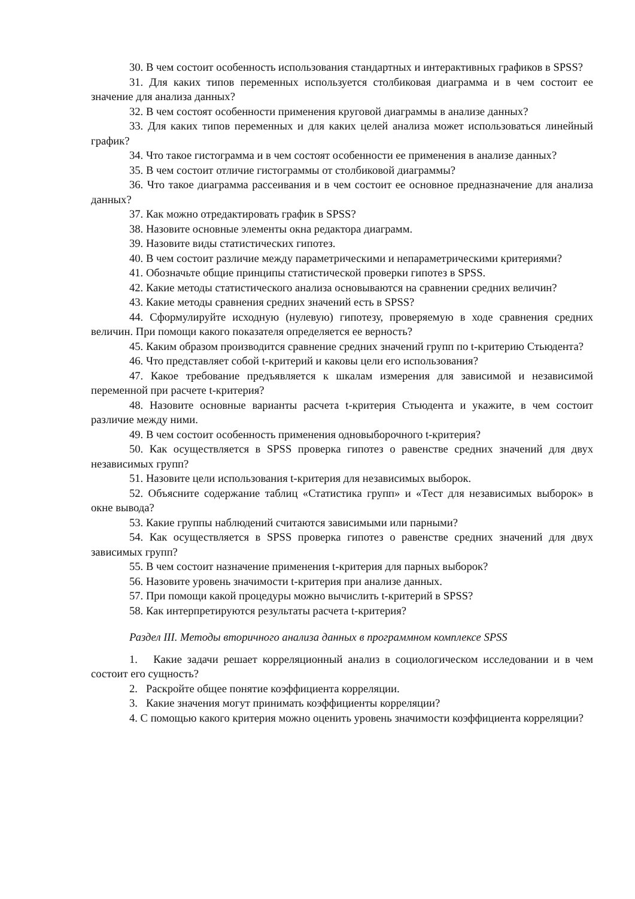30. В чем состоит особенность использования стандартных и интерактивных графиков в SPSS?
31. Для каких типов переменных используется столбиковая диаграмма и в чем состоит ее значение для анализа данных?
32. В чем состоят особенности применения круговой диаграммы в анализе данных?
33. Для каких типов переменных и для каких целей анализа может использоваться линейный график?
34. Что такое гистограмма и в чем состоят особенности ее применения в анализе данных?
35. В чем состоит отличие гистограммы от столбиковой диаграммы?
36. Что такое диаграмма рассеивания и в чем состоит ее основное предназначение для анализа данных?
37. Как можно отредактировать график в SPSS?
38. Назовите основные элементы окна редактора диаграмм.
39. Назовите виды статистических гипотез.
40. В чем состоит различие между параметрическими и непараметрическими критериями?
41. Обозначьте общие принципы статистической проверки гипотез в SPSS.
42. Какие методы статистического анализа основываются на сравнении средних величин?
43. Какие методы сравнения средних значений есть в SPSS?
44. Сформулируйте исходную (нулевую) гипотезу, проверяемую в ходе сравнения средних величин. При помощи какого показателя определяется ее верность?
45. Каким образом производится сравнение средних значений групп по t-критерию Стьюдента?
46. Что представляет собой t-критерий и каковы цели его использования?
47. Какое требование предъявляется к шкалам измерения для зависимой и независимой переменной при расчете t-критерия?
48. Назовите основные варианты расчета t-критерия Стьюдента и укажите, в чем состоит различие между ними.
49. В чем состоит особенность применения одновыборочного t-критерия?
50. Как осуществляется в SPSS проверка гипотез о равенстве средних значений для двух независимых групп?
51. Назовите цели использования t-критерия для независимых выборок.
52. Объясните содержание таблиц «Статистика групп» и «Тест для независимых выборок» в окне вывода?
53. Какие группы наблюдений считаются зависимыми или парными?
54. Как осуществляется в SPSS проверка гипотез о равенстве средних значений для двух зависимых групп?
55. В чем состоит назначение применения t-критерия для парных выборок?
56. Назовите уровень значимости t-критерия при анализе данных.
57. При помощи какой процедуры можно вычислить t-критерий в SPSS?
58. Как интерпретируются результаты расчета t-критерия?
Раздел III. Методы вторичного анализа данных в программном комплексе SPSS
1. Какие задачи решает корреляционный анализ в социологическом исследовании и в чем состоит его сущность?
2. Раскройте общее понятие коэффициента корреляции.
3. Какие значения могут принимать коэффициенты корреляции?
4. С помощью какого критерия можно оценить уровень значимости коэффициента корреляции?